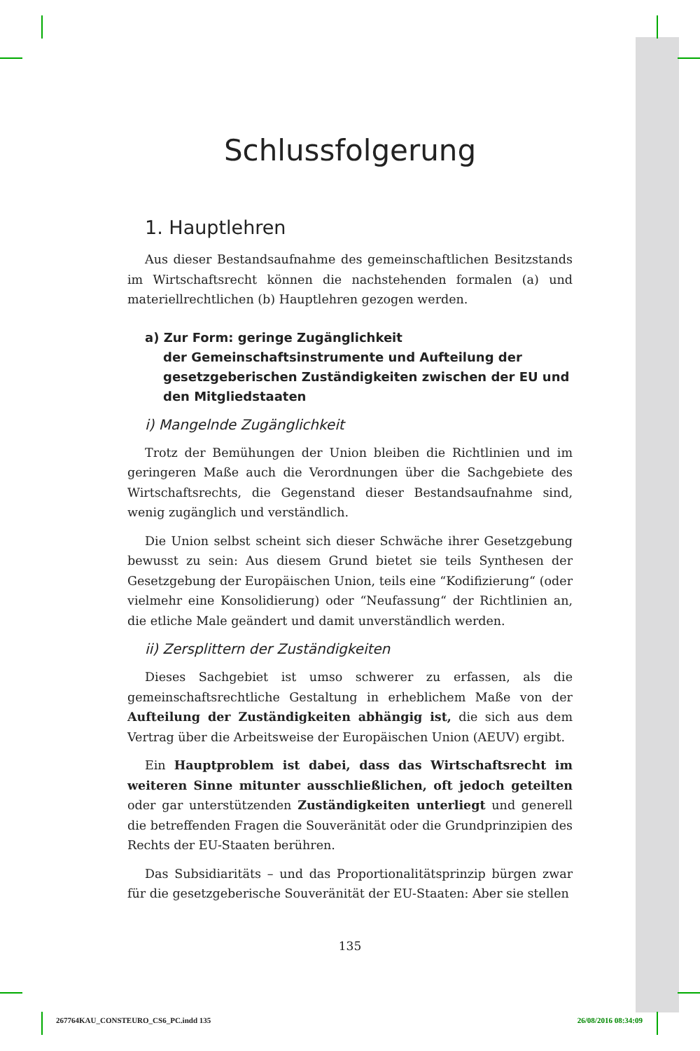Schlussfolgerung
1. Hauptlehren
Aus dieser Bestandsaufnahme des gemeinschaftlichen Besitzstands im Wirtschaftsrecht können die nachstehenden formalen (a) und materiellrechtlichen (b) Hauptlehren gezogen werden.
a) Zur Form: geringe Zugänglichkeit
der Gemeinschaftsinstrumente und Aufteilung der gesetzgeberischen Zuständigkeiten zwischen der EU und den Mitgliedstaaten
i) Mangelnde Zugänglichkeit
Trotz der Bemühungen der Union bleiben die Richtlinien und im geringeren Maße auch die Verordnungen über die Sachgebiete des Wirtschaftsrechts, die Gegenstand dieser Bestandsaufnahme sind, wenig zugänglich und verständlich.
Die Union selbst scheint sich dieser Schwäche ihrer Gesetzgebung bewusst zu sein: Aus diesem Grund bietet sie teils Synthesen der Gesetzgebung der Europäischen Union, teils eine “Kodifizierung“ (oder vielmehr eine Konsolidierung) oder “Neufassung“ der Richtlinien an, die etliche Male geändert und damit unverständlich werden.
ii) Zersplittern der Zuständigkeiten
Dieses Sachgebiet ist umso schwerer zu erfassen, als die gemeinschaftsrechtliche Gestaltung in erheblichem Maße von der Aufteilung der Zuständigkeiten abhängig ist, die sich aus dem Vertrag über die Arbeitsweise der Europäischen Union (AEUV) ergibt.
Ein Hauptproblem ist dabei, dass das Wirtschaftsrecht im weiteren Sinne mitunter ausschließlichen, oft jedoch geteilten oder gar unterstützenden Zuständigkeiten unterliegt und generell die betreffenden Fragen die Souveränität oder die Grundprinzipien des Rechts der EU-Staaten berühren.
Das Subsidiaritäts – und das Proportionalitätsprinzip bürgen zwar für die gesetzgeberische Souveränität der EU-Staaten: Aber sie stellen
135
267764KAU_CONSTEURO_CS6_PC.indd 135 26/08/2016 08:34:09